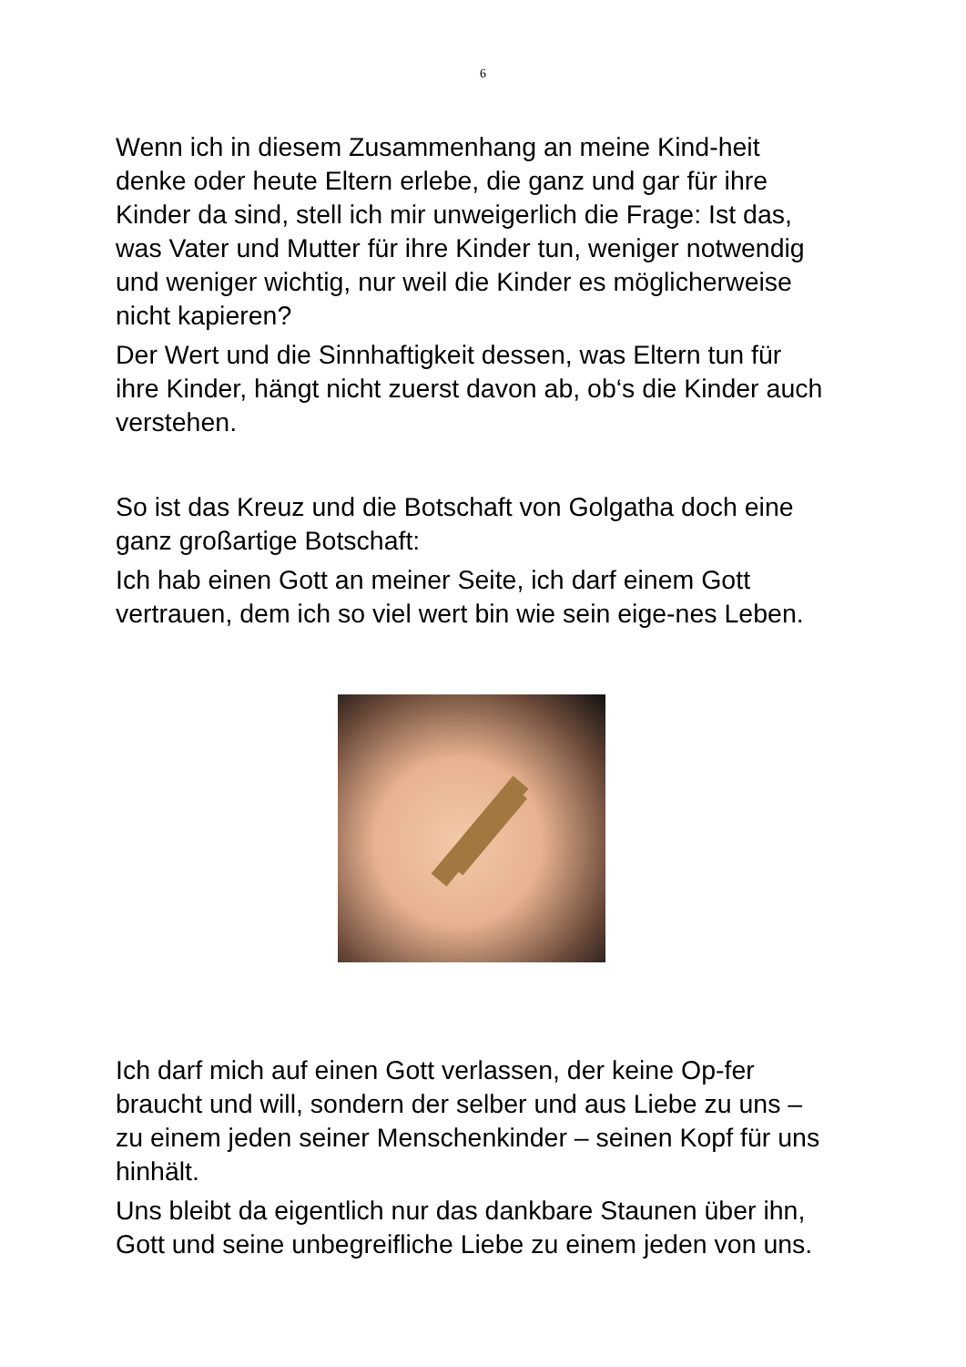6
Wenn ich in diesem Zusammenhang an meine Kind-heit denke oder heute Eltern erlebe, die ganz und gar für ihre Kinder da sind, stell ich mir unweigerlich die Frage: Ist das, was Vater und Mutter für ihre Kinder tun, weniger notwendig und weniger wichtig, nur weil die Kinder es möglicherweise nicht kapieren?
Der Wert und die Sinnhaftigkeit dessen, was Eltern tun für ihre Kinder, hängt nicht zuerst davon ab, ob‘s die Kinder auch verstehen.
So ist das Kreuz und die Botschaft von Golgatha doch eine ganz großartige Botschaft:
Ich hab einen Gott an meiner Seite, ich darf einem Gott vertrauen, dem ich so viel wert bin wie sein eige-nes Leben.
Ich darf mich auf einen Gott verlassen, der keine Op-fer braucht und will, sondern der selber und aus Liebe zu uns – zu einem jeden seiner Menschenkinder – seinen Kopf für uns hinhält.
Uns bleibt da eigentlich nur das dankbare Staunen über ihn, Gott und seine unbegreifliche Liebe zu einem jeden von uns.